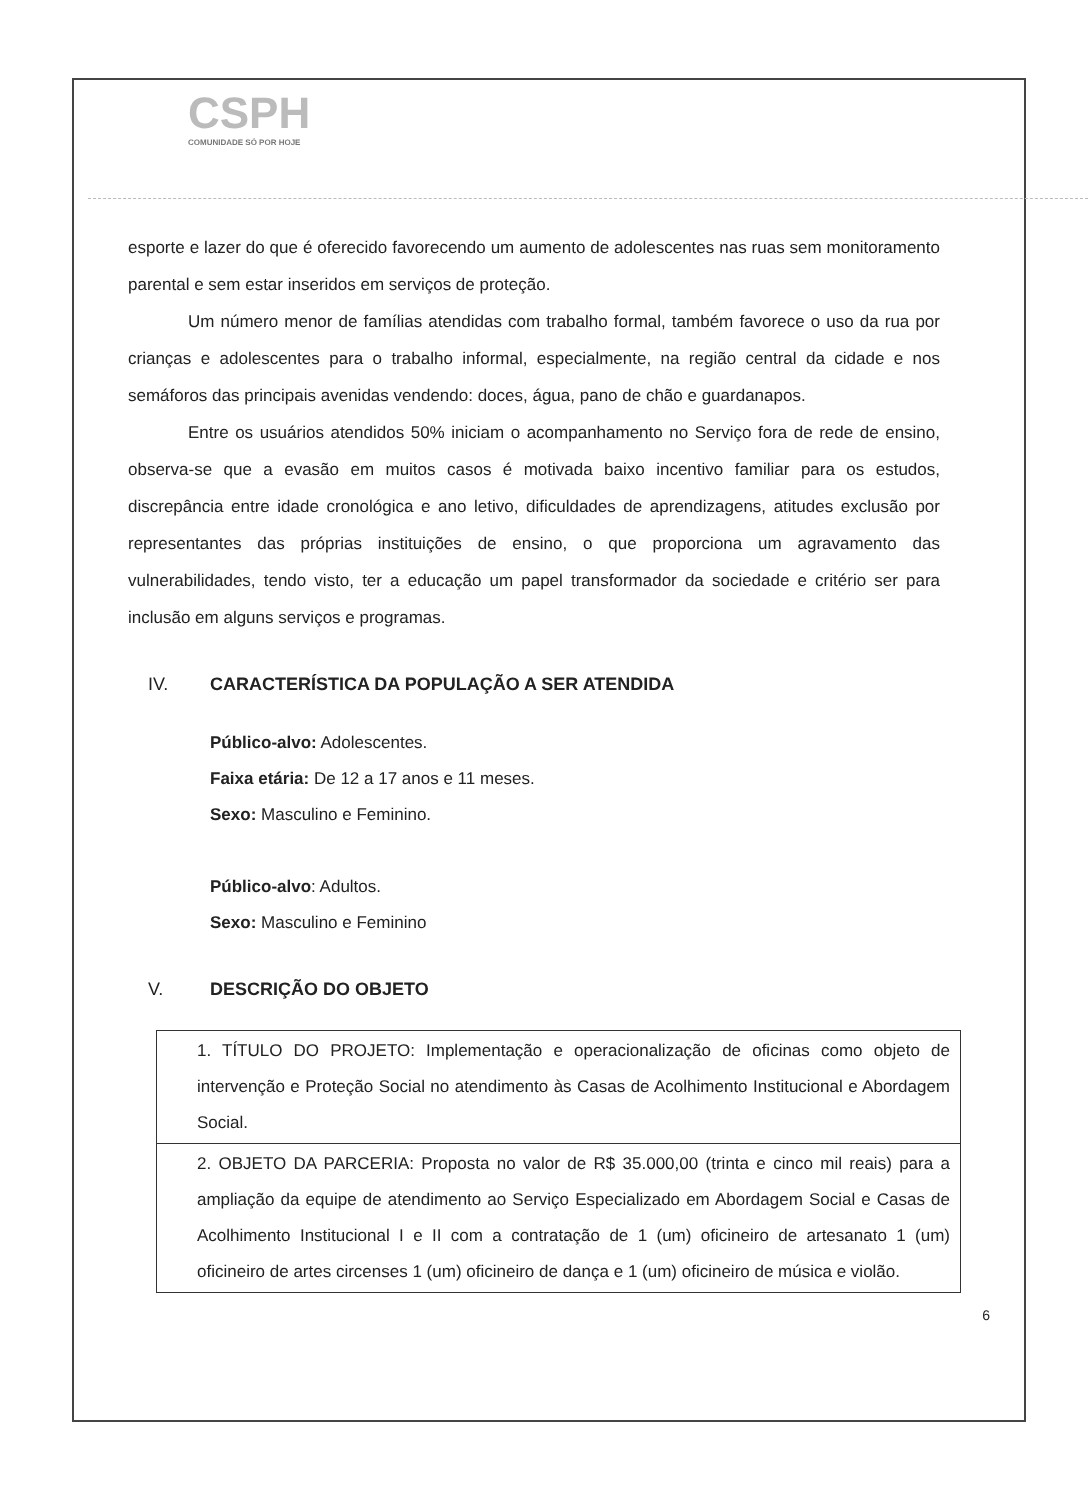CSPH
COMUNIDADE SÓ POR HOJE
esporte e lazer do que é oferecido favorecendo um aumento de adolescentes nas ruas sem monitoramento parental e sem estar inseridos em serviços de proteção.
Um número menor de famílias atendidas com trabalho formal, também favorece o uso da rua por crianças e adolescentes para o trabalho informal, especialmente, na região central da cidade e nos semáforos das principais avenidas vendendo: doces, água, pano de chão e guardanapos.
Entre os usuários atendidos 50% iniciam o acompanhamento no Serviço fora de rede de ensino, observa-se que a evasão em muitos casos é motivada baixo incentivo familiar para os estudos, discrepância entre idade cronológica e ano letivo, dificuldades de aprendizagens, atitudes exclusão por representantes das próprias instituições de ensino, o que proporciona um agravamento das vulnerabilidades, tendo visto, ter a educação um papel transformador da sociedade e critério ser para inclusão em alguns serviços e programas.
IV. CARACTERÍSTICA DA POPULAÇÃO A SER ATENDIDA
Público-alvo: Adolescentes.
Faixa etária: De 12 a 17 anos e 11 meses.
Sexo: Masculino e Feminino.
Público-alvo: Adultos.
Sexo: Masculino e Feminino
V. DESCRIÇÃO DO OBJETO
| 1. TÍTULO DO PROJETO: Implementação e operacionalização de oficinas como objeto de intervenção e Proteção Social no atendimento às Casas de Acolhimento Institucional e Abordagem Social. |
| 2. OBJETO DA PARCERIA: Proposta no valor de R$ 35.000,00 (trinta e cinco mil reais) para a ampliação da equipe de atendimento ao Serviço Especializado em Abordagem Social e Casas de Acolhimento Institucional I e II com a contratação de 1 (um) oficineiro de artesanato 1 (um) oficineiro de artes circenses 1 (um) oficineiro de dança e 1 (um) oficineiro de música e violão. |
6